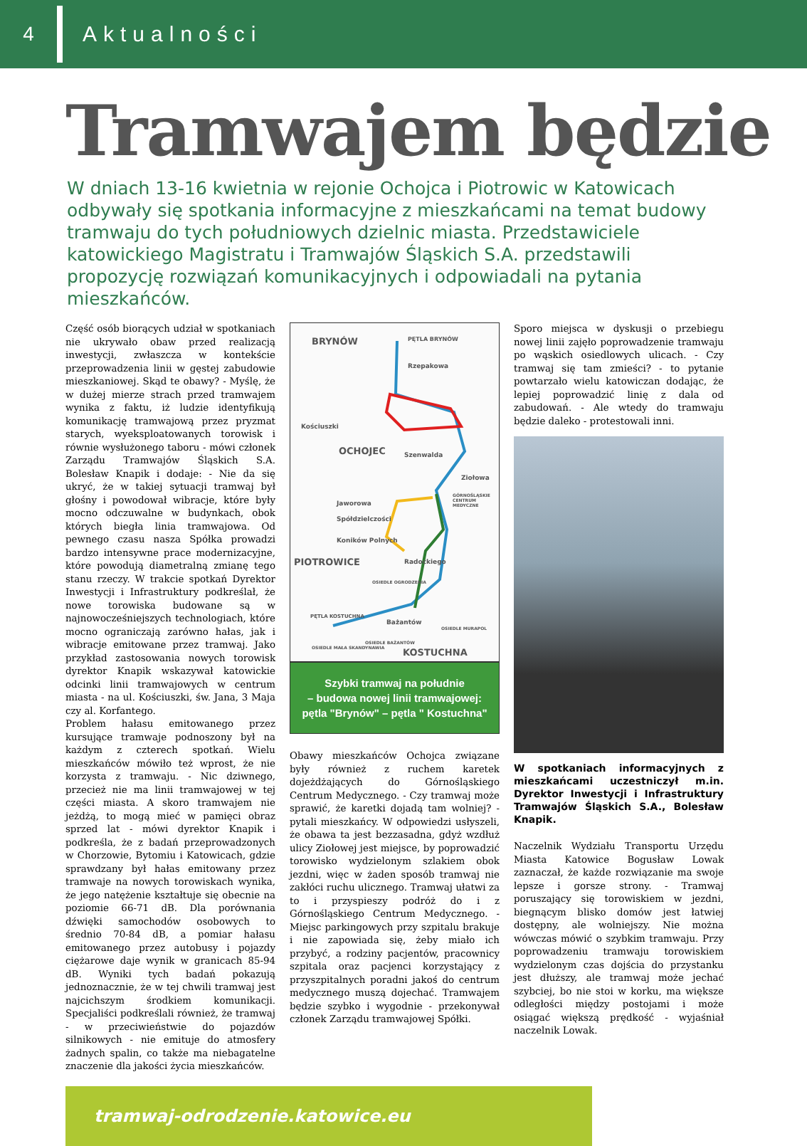4
Aktualności
Tramwajem będzie
W dniach 13-16 kwietnia w rejonie Ochojca i Piotrowic w Katowicach odbywały się spotkania informacyjne z mieszkańcami na temat budowy tramwaju do tych południowych dzielnic miasta. Przedstawiciele katowickiego Magistratu i Tramwajów Śląskich S.A. przedstawili propozycję rozwiązań komunikacyjnych i odpowiadali na pytania mieszkańców.
Część osób biorących udział w spotkaniach nie ukrywało obaw przed realizacją inwestycji, zwłaszcza w kontekście przeprowadzenia linii w gęstej zabudowie mieszkaniowej. Skąd te obawy? - Myślę, że w dużej mierze strach przed tramwajem wynika z faktu, iż ludzie identyfikują komunikację tramwajową przez pryzmat starych, wyeksploatowanych torowisk i równie wysłużonego taboru - mówi członek Zarządu Tramwajów Śląskich S.A. Bolesław Knapik i dodaje: - Nie da się ukryć, że w takiej sytuacji tramwaj był głośny i powodował wibracje, które były mocno odczuwalne w budynkach, obok których biegła linia tramwajowa. Od pewnego czasu nasza Spółka prowadzi bardzo intensywne prace modernizacyjne, które powodują diametralną zmianę tego stanu rzeczy. W trakcie spotkań Dyrektor Inwestycji i Infrastruktury podkreślał, że nowe torowiska budowane są w najnowocześniejszych technologiach, które mocno ograniczają zarówno hałas, jak i wibracje emitowane przez tramwaj. Jako przykład zastosowania nowych torowisk dyrektor Knapik wskazywał katowickie odcinki linii tramwajowych w centrum miasta - na ul. Kościuszki, św. Jana, 3 Maja czy al. Korfantego.
Problem hałasu emitowanego przez kursujące tramwaje podnoszony był na każdym z czterech spotkań. Wielu mieszkańców mówiło też wprost, że nie korzysta z tramwaju. - Nic dziwnego, przecież nie ma linii tramwajowej w tej części miasta. A skoro tramwajem nie jeżdżą, to mogą mieć w pamięci obraz sprzed lat - mówi dyrektor Knapik i podkreśla, że z badań przeprowadzonych w Chorzowie, Bytomiu i Katowicach, gdzie sprawdzany był hałas emitowany przez tramwaje na nowych torowiskach wynika, że jego natężenie kształtuje się obecnie na poziomie 66-71 dB. Dla porównania dźwięki samochodów osobowych to średnio 70-84 dB, a pomiar hałasu emitowanego przez autobusy i pojazdy ciężarowe daje wynik w granicach 85-94 dB. Wyniki tych badań pokazują jednoznacznie, że w tej chwili tramwaj jest najcichszym środkiem komunikacji. Specjaliści podkreślali również, że tramwaj - w przeciwieństwie do pojazdów silnikowych - nie emituje do atmosfery żadnych spalin, co także ma niebagatelne znaczenie dla jakości życia mieszkańców.
BRYNÓW PĘTLA BRYNÓW
Rzepakowa
Kościuszki
OCHOJEC Szenwalda
Ziołowa
GÓRNOŚLĄSKIE CENTRUM MEDYCZNE
Jaworowa
Spółdzielczości
Koników Polnych
PIOTROWICE Radockiego
OSIEDLE OGRODZENIA
PĘTLA KOSTUCHNA
Bażantów
OSIEDLE MURAPOL
OSIEDLE MAŁA SKANDYNAWIA
OSIEDLE BAŻANTÓW
KOSTUCHNA
Szybki tramwaj na południe
– budowa nowej linii tramwajowej:
pętla "Brynów" – pętla " Kostuchna"
Obawy mieszkańców Ochojca związane były również z ruchem karetek dojeżdżających do Górnośląskiego Centrum Medycznego. - Czy tramwaj może sprawić, że karetki dojadą tam wolniej? - pytali mieszkańcy. W odpowiedzi usłyszeli, że obawa ta jest bezzasadna, gdyż wzdłuż ulicy Ziołowej jest miejsce, by poprowadzić torowisko wydzielonym szlakiem obok jezdni, więc w żaden sposób tramwaj nie zakłóci ruchu ulicznego. Tramwaj ułatwi za to i przyspieszy podróż do i z Górnośląskiego Centrum Medycznego. - Miejsc parkingowych przy szpitalu brakuje i nie zapowiada się, żeby miało ich przybyć, a rodziny pacjentów, pracownicy szpitala oraz pacjenci korzystający z przyszpitalnych poradni jakoś do centrum medycznego muszą dojechać. Tramwajem będzie szybko i wygodnie - przekonywał członek Zarządu tramwajowej Spółki.
Sporo miejsca w dyskusji o przebiegu nowej linii zajęło poprowadzenie tramwaju po wąskich osiedlowych ulicach. - Czy tramwaj się tam zmieści? - to pytanie powtarzało wielu katowiczan dodając, że lepiej poprowadzić linię z dala od zabudowań. - Ale wtedy do tramwaju będzie daleko - protestowali inni.
W spotkaniach informacyjnych z mieszkańcami uczestniczył m.in. Dyrektor Inwestycji i Infrastruktury Tramwajów Śląskich S.A., Bolesław Knapik.
Naczelnik Wydziału Transportu Urzędu Miasta Katowice Bogusław Lowak zaznaczał, że każde rozwiązanie ma swoje lepsze i gorsze strony. - Tramwaj poruszający się torowiskiem w jezdni, biegnącym blisko domów jest łatwiej dostępny, ale wolniejszy. Nie można wówczas mówić o szybkim tramwaju. Przy poprowadzeniu tramwaju torowiskiem wydzielonym czas dojścia do przystanku jest dłuższy, ale tramwaj może jechać szybciej, bo nie stoi w korku, ma większe odległości między postojami i może osiągać większą prędkość - wyjaśniał naczelnik Lowak.
tramwaj-odrodzenie.katowice.eu